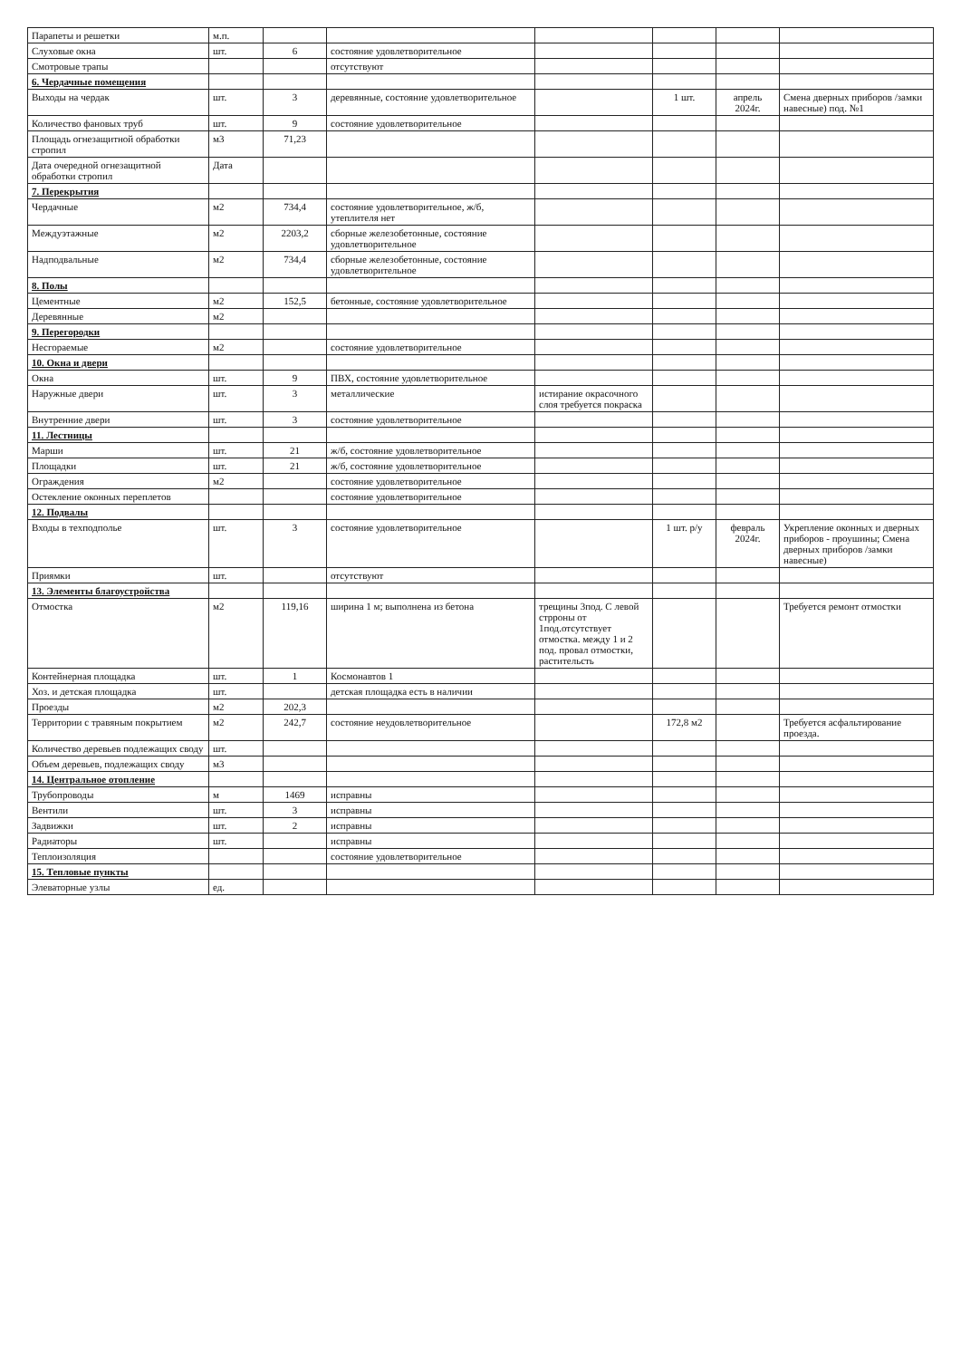| Парапеты и решетки | м.п. | | | | | | |
| Слуховые окна | шт. | 6 | состояние удовлетворительное | | | | |
| Смотровые трапы | | | отсутствуют | | | | |
| 6. Чердачные помещения | | | | | | | |
| Выходы на чердак | шт. | 3 | деревянные, состояние удовлетворительное | | 1 шт. | апрель 2024г. | Смена дверных приборов /замки навесные) под. №1 |
| Количество фановых труб | шт. | 9 | состояние удовлетворительное | | | | |
| Площадь огнезащитной обработки стропил | м3 | 71,23 | | | | | |
| Дата очередной огнезащитной обработки стропил | Дата | | | | | | |
| 7. Перекрытия | | | | | | | |
| Чердачные | м2 | 734,4 | состояние удовлетворительное, ж/б, утеплителя нет | | | | |
| Междуэтажные | м2 | 2203,2 | сборные железобетонные, состояние удовлетворительное | | | | |
| Надподвальные | м2 | 734,4 | сборные железобетонные, состояние удовлетворительное | | | | |
| 8. Полы | | | | | | | |
| Цементные | м2 | 152,5 | бетонные, состояние удовлетворительное | | | | |
| Деревянные | м2 | | | | | | |
| 9. Перегородки | | | | | | | |
| Несгораемые | м2 | | состояние удовлетворительное | | | | |
| 10. Окна и двери | | | | | | | |
| Окна | шт. | 9 | ПВХ, состояние удовлетворительное | | | | |
| Наружные двери | шт. | 3 | металлические | истирание окрасочного слоя требуется покраска | | | |
| Внутренние двери | шт. | 3 | состояние удовлетворительное | | | | |
| 11. Лестницы | | | | | | | |
| Марши | шт. | 21 | ж/б, состояние удовлетворительное | | | | |
| Площадки | шт. | 21 | ж/б, состояние удовлетворительное | | | | |
| Ограждения | м2 | | состояние удовлетворительное | | | | |
| Остекление оконных переплетов | | | состояние удовлетворительное | | | | |
| 12. Подвалы | | | | | | | |
| Входы в техподполье | шт. | 3 | состояние удовлетворительное | | 1 шт. р/у | февраль 2024г. | Укрепление оконных и дверных приборов - проушины; Смена дверных приборов /замки навесные) |
| Приямки | шт. | | отсутствуют | | | | |
| 13. Элементы благоустройства | | | | | | | |
| Отмостка | м2 | 119,16 | ширина 1 м; выполнена из бетона | трещины 3под. С левой стрроны от 1под.отсутствует отмостка. между 1 и 2 под. провал отмостки, растительсть | | | Требуется ремонт отмостки |
| Контейнерная площадка | шт. | 1 | Космонавтов 1 | | | | |
| Хоз. и детская площадка | шт. | | детская площадка есть в наличии | | | | |
| Проезды | м2 | 202,3 | | | | | |
| Территории с травяным покрытием | м2 | 242,7 | состояние неудовлетворительное | | 172,8 м2 | | Требуется асфальтирование проезда. |
| Количество деревьев подлежащих своду | шт. | | | | | | |
| Объем деревьев, подлежащих своду | м3 | | | | | | |
| 14. Центральное отопление | | | | | | | |
| Трубопроводы | м | 1469 | исправны | | | | |
| Вентили | шт. | 3 | исправны | | | | |
| Задвижки | шт. | 2 | исправны | | | | |
| Радиаторы | шт. | | исправны | | | | |
| Теплоизоляция | | | состояние удовлетворительное | | | | |
| 15. Тепловые пункты | | | | | | | |
| Элеваторные узлы | ед. | | | | | | |